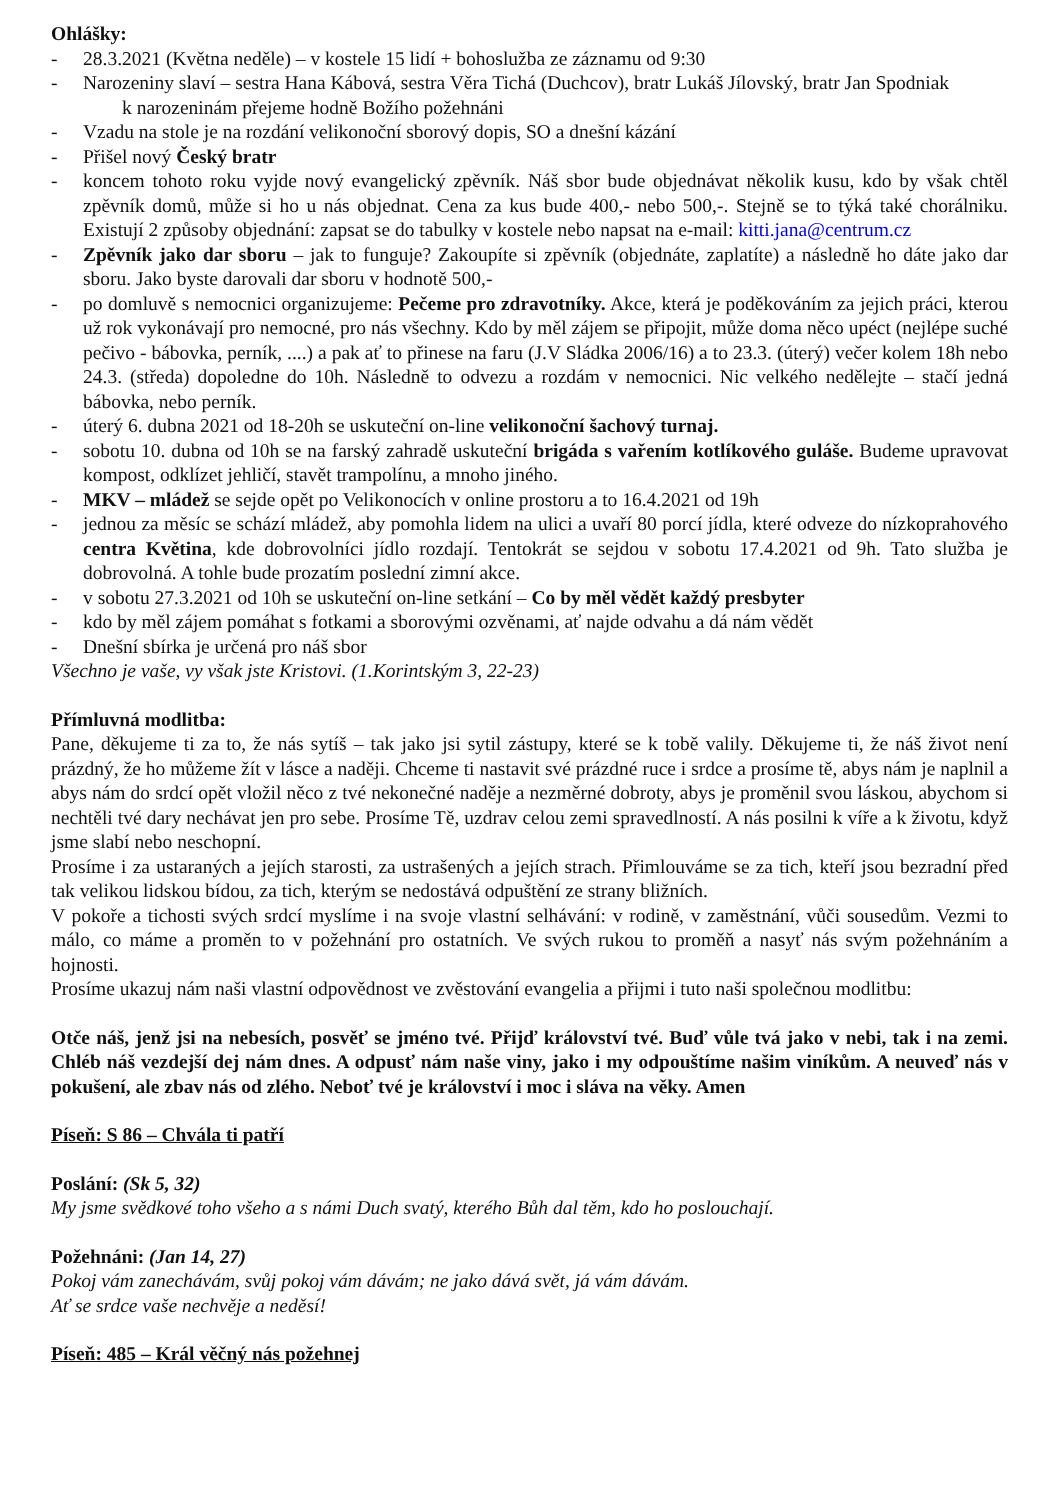Ohlášky:
- 28.3.2021 (Května neděle) – v kostele 15 lidí + bohoslužba ze záznamu od 9:30
- Narozeniny slaví – sestra Hana Kábová, sestra Věra Tichá (Duchcov), bratr Lukáš Jílovský, bratr Jan Spodniak
k narozeninám přejeme hodně Božího požehnáni
- Vzadu na stole je na rozdání velikonoční sborový dopis, SO a dnešní kázání
- Přišel nový Český bratr
- koncem tohoto roku vyjde nový evangelický zpěvník. Náš sbor bude objednávat několik kusu, kdo by však chtěl zpěvník domů, může si ho u nás objednat. Cena za kus bude 400,- nebo 500,-. Stejně se to týká také chorálniku. Existují 2 způsoby objednání: zapsat se do tabulky v kostele nebo napsat na e-mail: kitti.jana@centrum.cz
- Zpěvník jako dar sboru – jak to funguje? Zakoupíte si zpěvník (objednáte, zaplatíte) a následně ho dáte jako dar sboru. Jako byste darovali dar sboru v hodnotě 500,-
- po domluvě s nemocnici organizujeme: Pečeme pro zdravotníky. Akce, která je poděkováním za jejich práci, kterou už rok vykonávají pro nemocné, pro nás všechny. Kdo by měl zájem se připojit, může doma něco upéct (nejlépe suché pečivo - bábovka, perník, ....) a pak ať to přinese na faru (J.V Sládka 2006/16) a to 23.3. (úterý) večer kolem 18h nebo 24.3. (středa) dopoledne do 10h. Následně to odvezu a rozdám v nemocnici. Nic velkého nedělejte – stačí jedná bábovka, nebo perník.
- úterý 6. dubna 2021 od 18-20h se uskuteční on-line velikonoční šachový turnaj.
- sobotu 10. dubna od 10h se na farský zahradě uskuteční brigáda s vařením kotlíkového guláše. Budeme upravovat kompost, odklízet jehličí, stavět trampolínu, a mnoho jiného.
- MKV – mládež se sejde opět po Velikonocích v online prostoru a to 16.4.2021 od 19h
- jednou za měsíc se schází mládež, aby pomohla lidem na ulici a uvaří 80 porcí jídla, které odveze do nízkoprahového centra Květina, kde dobrovolníci jídlo rozdají. Tentokrát se sejdou v sobotu 17.4.2021 od 9h. Tato služba je dobrovolná. A tohle bude prozatím poslední zimní akce.
- v sobotu 27.3.2021 od 10h se uskuteční on-line setkání – Co by měl vědět každý presbyter
- kdo by měl zájem pomáhat s fotkami a sborovými ozvěnami, ať najde odvahu a dá nám vědět
- Dnešní sbírka je určená pro náš sbor
Všechno je vaše, vy však jste Kristovi. (1.Korintským 3, 22-23)
Přímluvná modlitba:
Pane, děkujeme ti za to, že nás sytíš – tak jako jsi sytil zástupy, které se k tobě valily. Děkujeme ti, že náš život není prázdný, že ho můžeme žít v lásce a naději. Chceme ti nastavit své prázdné ruce i srdce a prosíme tě, abys nám je naplnil a abys nám do srdcí opět vložil něco z tvé nekonečné naděje a nezměrné dobroty, abys je proměnil svou láskou, abychom si nechtěli tvé dary nechávat jen pro sebe. Prosíme Tě, uzdrav celou zemi spravedlností. A nás posilni k víře a k životu, když jsme slabí nebo neschopní.
Prosíme i za ustaraných a jejích starosti, za ustrašených a jejích strach. Přimlouváme se za tich, kteří jsou bezradní před tak velikou lidskou bídou, za tich, kterým se nedostává odpuštění ze strany bližních.
V pokoře a tichosti svých srdcí myslíme i na svoje vlastní selhávání: v rodině, v zaměstnání, vůči sousedům. Vezmi to málo, co máme a proměn to v požehnání pro ostatních. Ve svých rukou to proměň a nasyť nás svým požehnáním a hojnosti.
Prosíme ukazuj nám naši vlastní odpovědnost ve zvěstování evangelia a přijmi i tuto naši společnou modlitbu:
Otče náš, jenž jsi na nebesích, posvěť se jméno tvé. Přijď království tvé. Buď vůle tvá jako v nebi, tak i na zemi. Chléb náš vezdejší dej nám dnes. A odpusť nám naše viny, jako i my odpouštíme našim viníkům. A neuveď nás v pokušení, ale zbav nás od zlého. Neboť tvé je království i moc i sláva na věky. Amen
Píseň: S 86 – Chvála ti patří
Poslání: (Sk 5, 32)
My jsme svědkové toho všeho a s námi Duch svatý, kterého Bůh dal těm, kdo ho poslouchají.
Požehnáni: (Jan 14, 27)
Pokoj vám zanechávám, svůj pokoj vám dávám; ne jako dává svět, já vám dávám.
Ať se srdce vaše nechvěje a neděsí!
Píseň: 485 – Král věčný nás požehnej